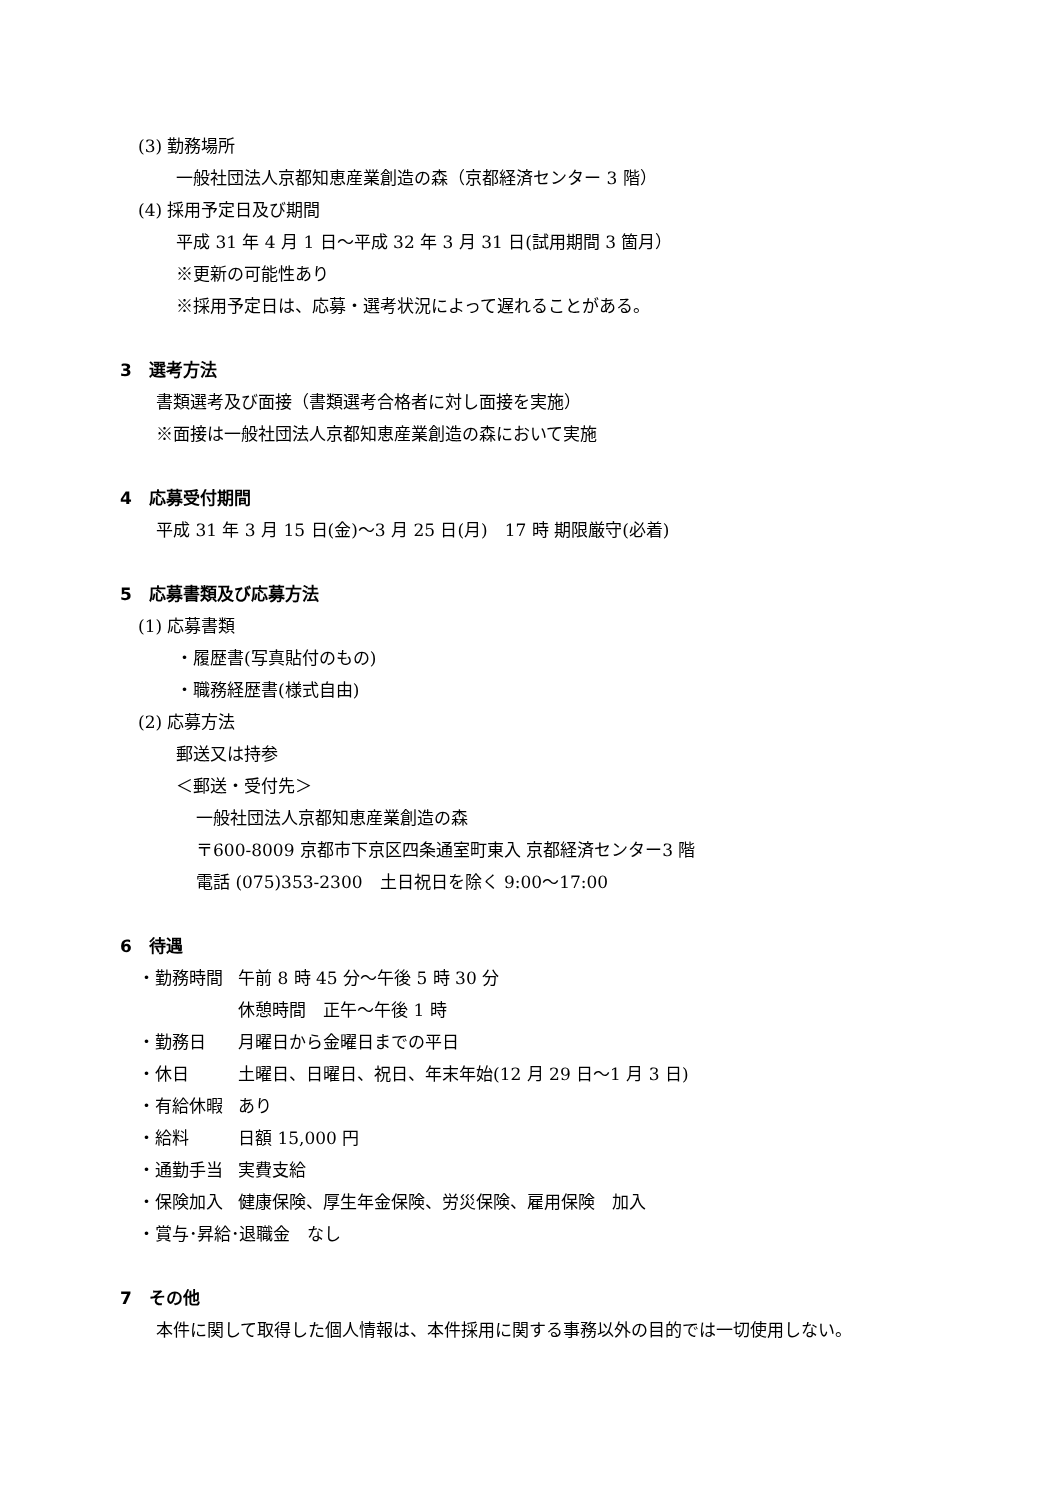(3) 勤務場所
一般社団法人京都知恵産業創造の森（京都経済センター 3 階）
(4) 採用予定日及び期間
平成 31 年 4 月 1 日～平成 32 年 3 月 31 日(試用期間 3 箇月）
※更新の可能性あり
※採用予定日は、応募・選考状況によって遅れることがある。
3　選考方法
書類選考及び面接（書類選考合格者に対し面接を実施）
※面接は一般社団法人京都知恵産業創造の森において実施
4　応募受付期間
平成 31 年 3 月 15 日(金)～3 月 25 日(月)　17 時 期限厳守(必着)
5　応募書類及び応募方法
(1) 応募書類
・履歴書(写真貼付のもの)
・職務経歴書(様式自由)
(2) 応募方法
郵送又は持参
＜郵送・受付先＞
一般社団法人京都知恵産業創造の森
〒600-8009 京都市下京区四条通室町東入 京都経済センター3 階
電話 (075)353-2300　土日祝日を除く 9:00～17:00
6　待遇
・勤務時間 午前 8 時 45 分～午後 5 時 30 分
休憩時間　正午～午後 1 時
・勤務日 月曜日から金曜日までの平日
・休日 土曜日、日曜日、祝日、年末年始(12 月 29 日～1 月 3 日)
・有給休暇 あり
・給料 日額 15,000 円
・通勤手当 実費支給
・保険加入 健康保険、厚生年金保険、労災保険、雇用保険　加入
・賞与･昇給･退職金　なし
7　その他
本件に関して取得した個人情報は、本件採用に関する事務以外の目的では一切使用しない。